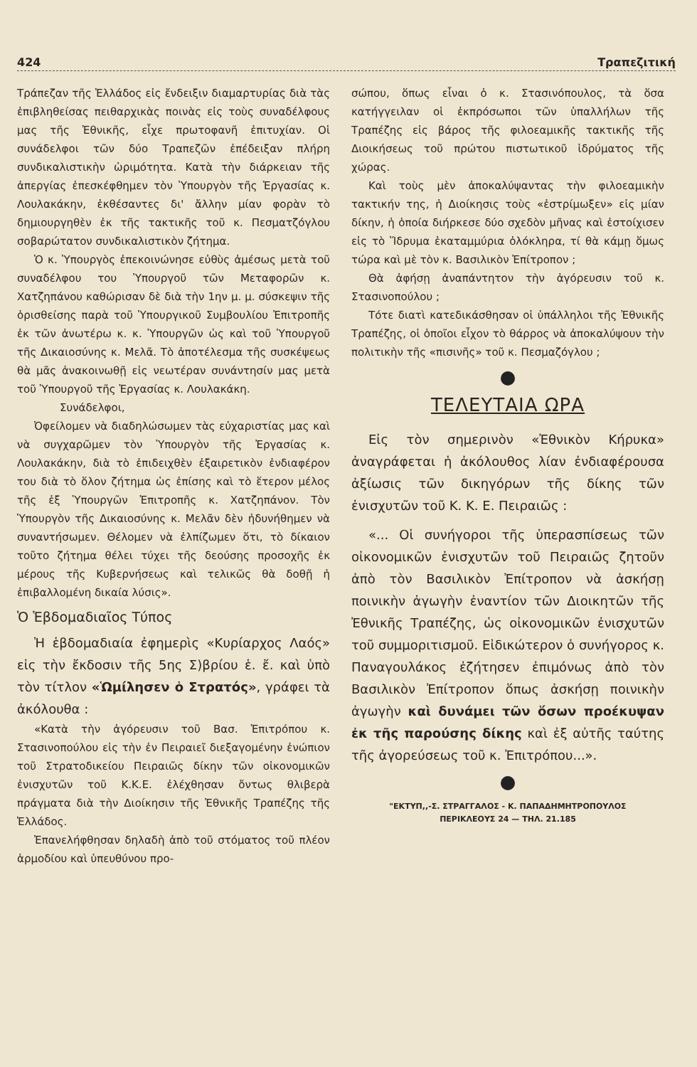424 Τραπεζιτική
Τράπεζαν τῆς Ἑλλάδος εἰς ἔνδειξιν διαμαρτυρίας διὰ τὰς ἐπιβληθείσας πειθαρχικὰς ποινὰς εἰς τοὺς συναδέλφους μας τῆς Ἐθνικῆς, εἶχε πρωτοφανῆ ἐπιτυχίαν. Οἱ συνάδελφοι τῶν δύο Τραπεζῶν ἐπέδειξαν πλήρη συνδικαλιστικὴν ὡριμότητα. Κατὰ τὴν διάρκειαν τῆς ἀπεργίας ἐπεσκέφθημεν τὸν Ὑπουργὸν τῆς Ἐργασίας κ. Λουλακάκην, ἐκθέσαντες δι' ἄλλην μίαν φορὰν τὸ δημιουργηθὲν ἐκ τῆς τακτικῆς τοῦ κ. Πεσματζόγλου σοβαρώτατον συνδικαλιστικὸν ζήτημα.
Ὁ κ. Ὑπουργὸς ἐπεκοινώνησε εὐθὺς ἀμέσως μετὰ τοῦ συναδέλφου του Ὑπουργοῦ τῶν Μεταφορῶν κ. Χατζηπάνου καθώρισαν δὲ διὰ τὴν 1ην μ. μ. σύσκεψιν τῆς ὁρισθείσης παρὰ τοῦ Ὑπουργικοῦ Συμβουλίου Ἐπιτροπῆς ἐκ τῶν ἀνωτέρω κ. κ. Ὑπουργῶν ὡς καὶ τοῦ Ὑπουργοῦ τῆς Δικαιοσύνης κ. Μελᾶ. Τὸ ἀποτέλεσμα τῆς συσκέψεως θὰ μᾶς ἀνακοινωθῇ εἰς νεωτέραν συνάντησίν μας μετὰ τοῦ Ὑπουργοῦ τῆς Ἐργασίας κ. Λουλακάκη.
Συνάδελφοι,
Ὀφείλομεν νὰ διαδηλώσωμεν τὰς εὐχαριστίας μας καὶ νὰ συγχαρῶμεν τὸν Ὑπουργὸν τῆς Ἐργασίας κ. Λουλακάκην, διὰ τὸ ἐπιδειχθὲν ἐξαιρετικὸν ἐνδιαφέρον του διὰ τὸ ὅλον ζήτημα ὡς ἐπίσης καὶ τὸ ἕτερον μέλος τῆς ἐξ Ὑπουργῶν Ἐπιτροπῆς κ. Χατζηπάνον. Τὸν Ὑπουργὸν τῆς Δικαιοσύνης κ. Μελᾶν δὲν ἠδυνήθημεν νὰ συναντήσωμεν. Θέλομεν νὰ ἐλπίζωμεν ὅτι, τὸ δίκαιον τοῦτο ζήτημα θέλει τύχει τῆς δεούσης προσοχῆς ἐκ μέρους τῆς Κυβερνήσεως καὶ τελικῶς θὰ δοθῇ ἡ ἐπιβαλλομένη δικαία λύσις».
Ὁ Ἑβδομαδιαῖος Τύπος
Ἡ ἑβδομαδιαία ἐφημερὶς «Κυρίαρχος Λαός» εἰς τὴν ἔκδοσιν τῆς 5ης Σ)βρίου ἑ. ἔ. καὶ ὑπὸ τὸν τίτλον «Ὡμίλησεν ὁ Στρατός», γράφει τὰ ἀκόλουθα :
«Κατὰ τὴν ἀγόρευσιν τοῦ Βασ. Ἐπιτρόπου κ. Στασινοπούλου εἰς τὴν ἐν Πειραιεῖ διεξαγομένην ἐνώπιον τοῦ Στρατοδικείου Πειραιῶς δίκην τῶν οἰκονομικῶν ἐνισχυτῶν τοῦ Κ.Κ.Ε. ἐλέχθησαν ὄντως θλιβερὰ πράγματα διὰ τὴν Διοίκησιν τῆς Ἐθνικῆς Τραπέζης τῆς Ἑλλάδος.
Ἐπανελήφθησαν δηλαδὴ ἀπὸ τοῦ στόματος τοῦ πλέον ἁρμοδίου καὶ ὑπευθύνου προ-
σώπου, ὅπως εἶναι ὁ κ. Στασινόπουλος, τὰ ὅσα κατήγγειλαν οἱ ἐκπρόσωποι τῶν ὑπαλλήλων τῆς Τραπέζης εἰς βάρος τῆς φιλοεαμικῆς τακτικῆς τῆς Διοικήσεως τοῦ πρώτου πιστωτικοῦ ἱδρύματος τῆς χώρας.
Καὶ τοὺς μὲν ἀποκαλύψαντας τὴν φιλοεαμικὴν τακτικήν της, ἡ Διοίκησις τοὺς «ἐστρίμωξεν» εἰς μίαν δίκην, ἡ ὁποία διήρκεσε δύο σχεδὸν μῆνας καὶ ἐστοίχισεν εἰς τὸ Ἵδρυμα ἑκαταμμύρια ὁλόκληρα, τί θὰ κάμῃ ὅμως τώρα καὶ μὲ τὸν κ. Βασιλικὸν Ἐπίτροπον ;
Θὰ ἀφήσῃ ἀναπάντητον τὴν ἀγόρευσιν τοῦ κ. Στασινοπούλου ;
Τότε διατὶ κατεδικάσθησαν οἱ ὑπάλληλοι τῆς Ἐθνικῆς Τραπέζης, οἱ ὁποῖοι εἶχον τὸ θάρρος νὰ ἀποκαλύψουν τὴν πολιτικὴν τῆς «πισινῆς» τοῦ κ. Πεσμαζόγλου ;
ΤΕΛΕΥΤΑΙΑ ΩΡΑ
Εἰς τὸν σημερινὸν «Ἐθνικὸν Κήρυκα» ἀναγράφεται ἡ ἀκόλουθος λίαν ἐνδιαφέρουσα ἀξίωσις τῶν δικηγόρων τῆς δίκης τῶν ἐνισχυτῶν τοῦ Κ. Κ. Ε. Πειραιῶς :
«... Οἱ συνήγοροι τῆς ὑπερασπίσεως τῶν οἰκονομικῶν ἐνισχυτῶν τοῦ Πειραιῶς ζητοῦν ἀπὸ τὸν Βασιλικὸν Ἐπίτροπον νὰ ἀσκήσῃ ποινικὴν ἀγωγὴν ἐναντίον τῶν Διοικητῶν τῆς Ἐθνικῆς Τραπέζης, ὡς οἰκονομικῶν ἐνισχυτῶν τοῦ συμμοριτισμοῦ. Εἰδικώτερον ὁ συνήγορος κ. Παναγουλάκος ἐζήτησεν ἐπιμόνως ἀπὸ τὸν Βασιλικὸν Ἐπίτροπον ὅπως ἀσκήσῃ ποινικὴν ἀγωγὴν καὶ δυνάμει τῶν ὅσων προέκυψαν ἐκ τῆς παρούσης δίκης καὶ ἐξ αὐτῆς ταύτης τῆς ἀγορεύσεως τοῦ κ. Ἐπιτρόπου...».
"ΕΚΤΥΠ,,-Σ. ΣΤΡΑΓΓΑΛΟΣ - Κ. ΠΑΠΑΔΗΜΗΤΡΟΠΟΥΛΟΣ
ΠΕΡΙΚΛΕΟΥΣ 24 — ΤΗΛ. 21.185